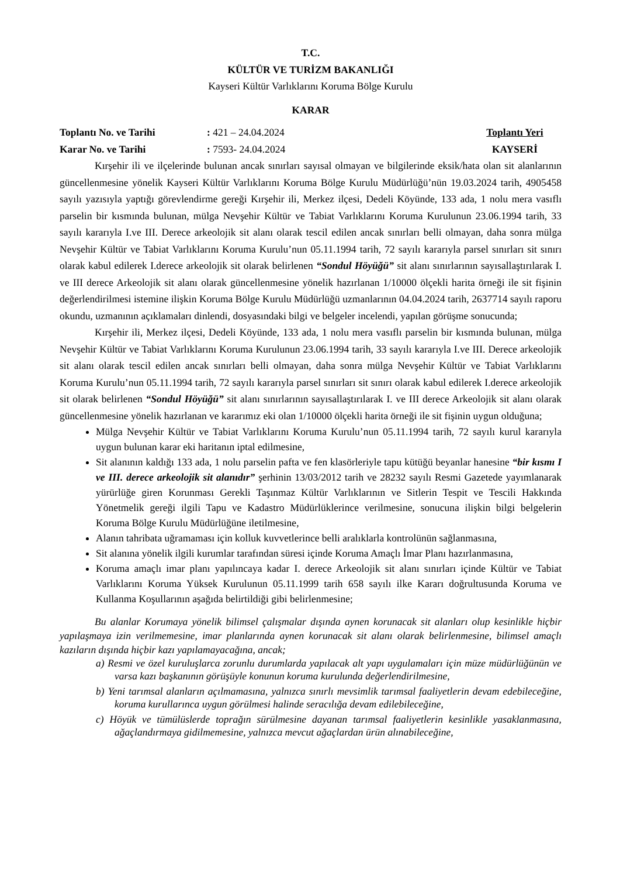T.C.
KÜLTÜR VE TURİZM BAKANLIĞI
Kayseri Kültür Varlıklarını Koruma Bölge Kurulu
KARAR
Toplantı No. ve Tarihi: 421 – 24.04.2024 Toplantı Yeri
Karar No. ve Tarihi: 7593- 24.04.2024 KAYSERİ
Kırşehir ili ve ilçelerinde bulunan ancak sınırları sayısal olmayan ve bilgilerinde eksik/hata olan sit alanlarının güncellenmesine yönelik Kayseri Kültür Varlıklarını Koruma Bölge Kurulu Müdürlüğü’nün 19.03.2024 tarih, 4905458 sayılı yazısıyla yaptığı görevlendirme gereği Kırşehir ili, Merkez ilçesi, Dedeli Köyünde, 133 ada, 1 nolu mera vasıflı parselin bir kısmında bulunan, mülga Nevşehir Kültür ve Tabiat Varlıklarını Koruma Kurulunun 23.06.1994 tarih, 33 sayılı kararıyla I.ve III. Derece arkeolojik sit alanı olarak tescil edilen ancak sınırları belli olmayan, daha sonra mülga Nevşehir Kültür ve Tabiat Varlıklarını Koruma Kurulu’nun 05.11.1994 tarih, 72 sayılı kararıyla parsel sınırları sit sınırı olarak kabul edilerek I.derece arkeolojik sit olarak belirlenen “Sondul Höyüğü” sit alanı sınırlarının sayısallaştırılarak I. ve III derece Arkeolojik sit alanı olarak güncellenmesine yönelik hazırlanan 1/10000 ölçekli harita örneği ile sit fişinin değerlendirilmesi istemine ilişkin Koruma Bölge Kurulu Müdürlüğü uzmanlarının 04.04.2024 tarih, 2637714 sayılı raporu okundu, uzmanının açıklamaları dinlendi, dosyasındaki bilgi ve belgeler incelendi, yapılan görüşme sonucunda;
Kırşehir ili, Merkez ilçesi, Dedeli Köyünde, 133 ada, 1 nolu mera vasıflı parselin bir kısmında bulunan, mülga Nevşehir Kültür ve Tabiat Varlıklarını Koruma Kurulunun 23.06.1994 tarih, 33 sayılı kararıyla I.ve III. Derece arkeolojik sit alanı olarak tescil edilen ancak sınırları belli olmayan, daha sonra mülga Nevşehir Kültür ve Tabiat Varlıklarını Koruma Kurulu’nun 05.11.1994 tarih, 72 sayılı kararıyla parsel sınırları sit sınırı olarak kabul edilerek I.derece arkeolojik sit olarak belirlenen “Sondul Höyüğü” sit alanı sınırlarının sayısallaştırılarak I. ve III derece Arkeolojik sit alanı olarak güncellenmesine yönelik hazırlanan ve kararımız eki olan 1/10000 ölçekli harita örneği ile sit fişinin uygun olduğuna;
Mülga Nevşehir Kültür ve Tabiat Varlıklarını Koruma Kurulu’nun 05.11.1994 tarih, 72 sayılı kurul kararıyla uygun bulunan karar eki haritanın iptal edilmesine,
Sit alanının kaldığı 133 ada, 1 nolu parselin pafta ve fen klasörleriyle tapu kütüğü beyanlar hanesine “bir kısmı I ve III. derece arkeolojik sit alanıdır” şerhinin 13/03/2012 tarih ve 28232 sayılı Resmi Gazetede yayımlanarak yürürlüğe giren Korunması Gerekli Taşınmaz Kültür Varlıklarının ve Sitlerin Tespit ve Tescili Hakkında Yönetmelik gereği ilgili Tapu ve Kadastro Müdürlüklerince verilmesine, sonucuna ilişkin bilgi belgelerin Koruma Bölge Kurulu Müdürlüğüne iletilmesine,
Alanın tahribata uğramaması için kolluk kuvvetlerince belli aralıklarla kontrolünün sağlanmasına,
Sit alanına yönelik ilgili kurumlar tarafından süresi içinde Koruma Amaçlı İmar Planı hazırlanmasına,
Koruma amaçlı imar planı yapılıncaya kadar I. derece Arkeolojik sit alanı sınırları içinde Kültür ve Tabiat Varlıklarını Koruma Yüksek Kurulunun 05.11.1999 tarih 658 sayılı ilke Kararı doğrultusunda Koruma ve Kullanma Koşullarının aşağıda belirtildiği gibi belirlenmesine;
Bu alanlar Korumaya yönelik bilimsel çalışmalar dışında aynen korunacak sit alanları olup kesinlikle hiçbir yapılaşmaya izin verilmemesine, imar planlarında aynen korunacak sit alanı olarak belirlenmesine, bilimsel amaçlı kazıların dışında hiçbir kazı yapılamayacağına, ancak;
a) Resmi ve özel kuruluşlarca zorunlu durumlarda yapılacak alt yapı uygulamaları için müze müdürlüğünün ve varsa kazı başkanının görüşüyle konunun koruma kurulunda değerlendirilmesine,
b) Yeni tarımsal alanların açılmamasına, yalnızca sınırlı mevsimlik tarımsal faaliyetlerin devam edebileceğine, koruma kurullarınca uygun görülmesi halinde seracılığa devam edilebileceğine,
c) Höyük ve tümülüslerde toprağın sürülmesine dayanan tarımsal faaliyetlerin kesinlikle yasaklanmasına, ağaçlandırmaya gidilmemesine, yalnızca mevcut ağaçlardan ürün alınabileceğine,